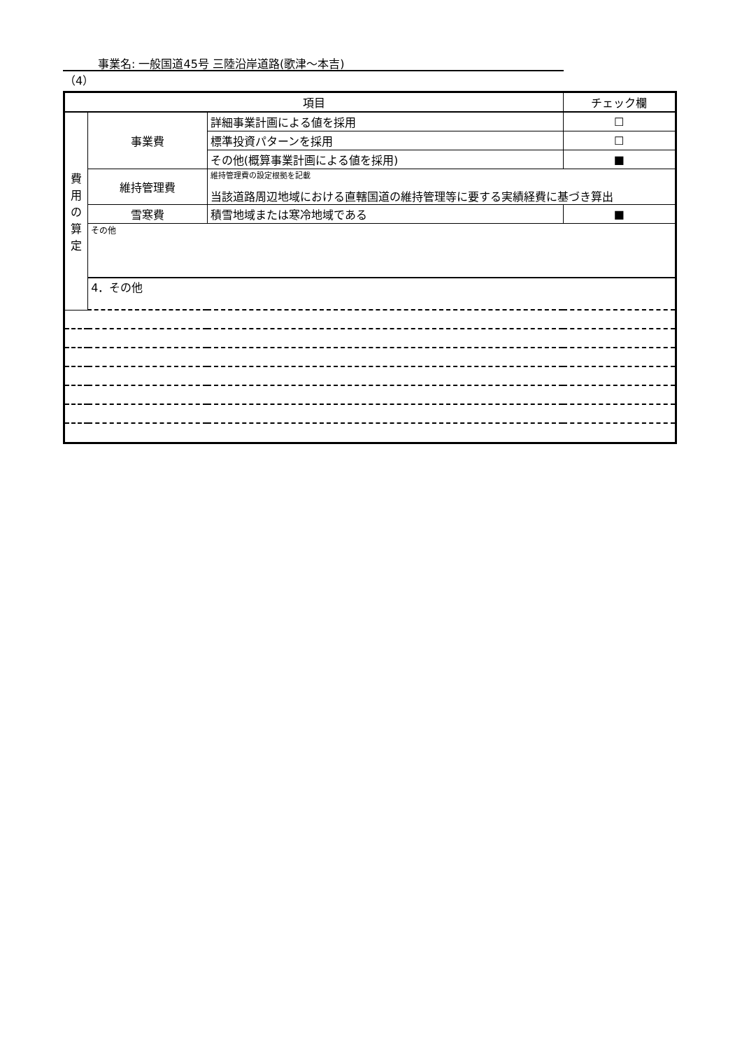事業名: 一般国道45号 三陸沿岸道路(歌津～本吉)
（4）
| 項目 | | | チェック欄 |
| 費 用 の 算 定 | 事業費 | 詳細事業計画による値を採用 | ☐ |
| | | 標準投資パターンを採用 | ☐ |
| | | その他(概算事業計画による値を採用) | ■ |
| | 維持管理費 | 維持管理費の設定根拠を記載 当該道路周辺地域における直轄国道の維持管理等に要する実績経費に基づき算出 | |
| | 雪寒費 | 積雪地域または寒冷地域である | ■ |
| | その他 | | |
| | 4．その他 | | |